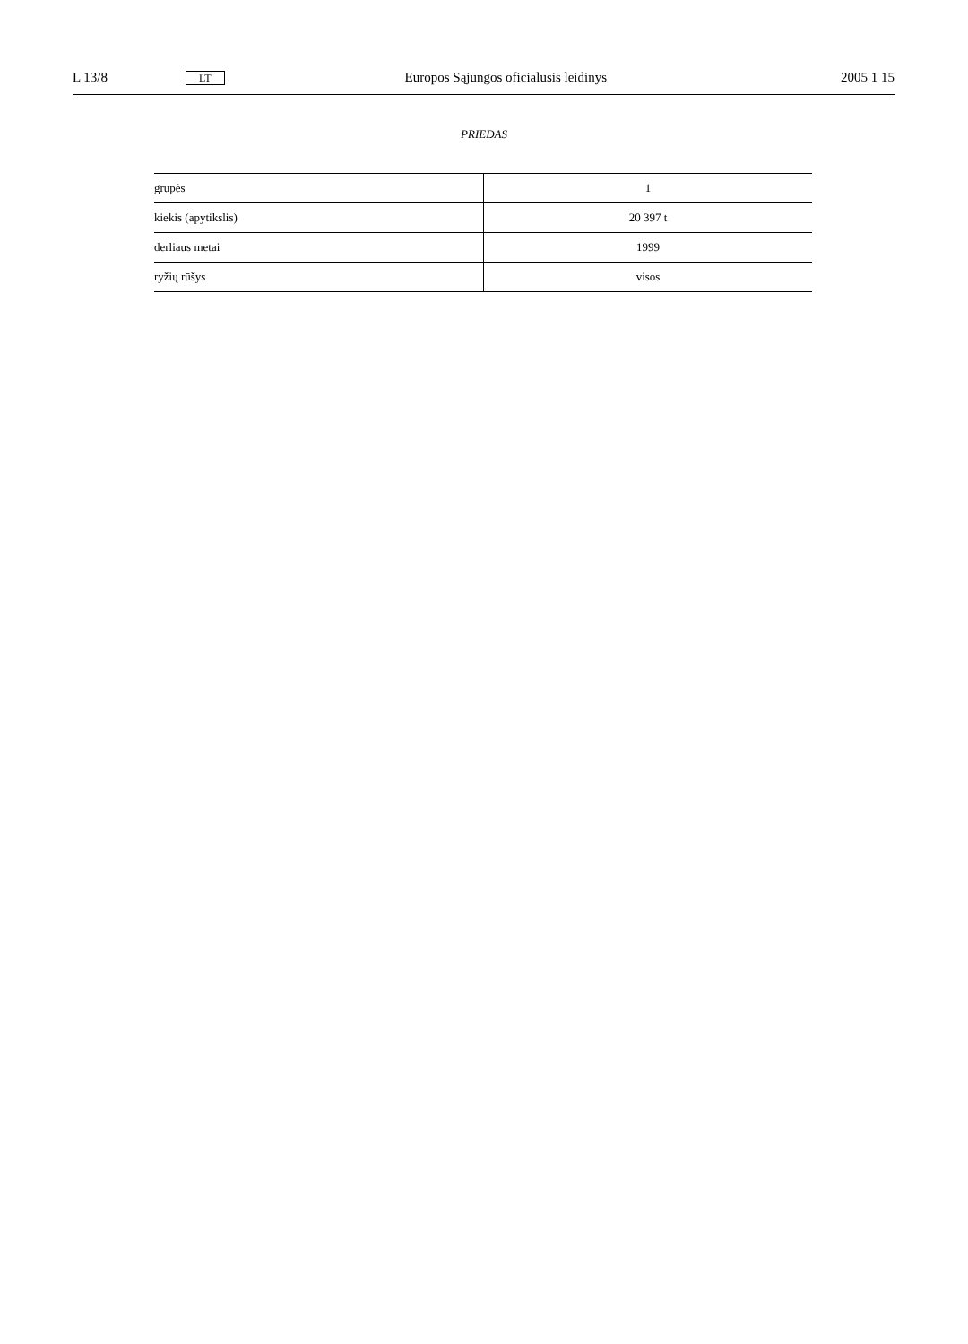L 13/8 LT Europos Sąjungos oficialusis leidinys 2005 1 15
PRIEDAS
| grupės | 1 |
| kiekis (apytikslis) | 20 397 t |
| derliaus metai | 1999 |
| ryžių rūšys | visos |